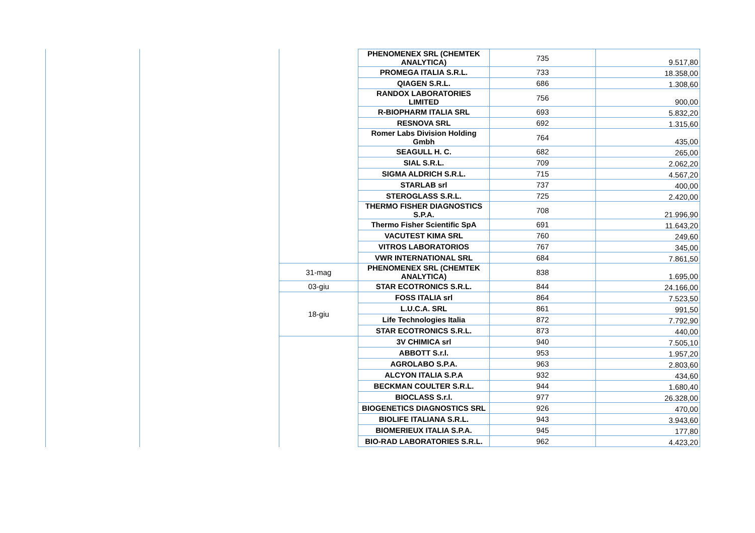| | | | PHENOMENEX SRL (CHEMTEK ANALYTICA) | 735 | 9.517,80 |
| | | | PROMEGA ITALIA S.R.L. | 733 | 18.358,00 |
| | | | QIAGEN S.R.L. | 686 | 1.308,60 |
| | | | RANDOX LABORATORIES LIMITED | 756 | 900,00 |
| | | | R-BIOPHARM ITALIA SRL | 693 | 5.832,20 |
| | | | RESNOVA SRL | 692 | 1.315,60 |
| | | | Romer Labs Division Holding Gmbh | 764 | 435,00 |
| | | | SEAGULL H. C. | 682 | 265,00 |
| | | | SIAL S.R.L. | 709 | 2.062,20 |
| | | | SIGMA ALDRICH S.R.L. | 715 | 4.567,20 |
| | | | STARLAB srl | 737 | 400,00 |
| | | | STEROGLASS S.R.L. | 725 | 2.420,00 |
| | | | THERMO FISHER DIAGNOSTICS S.P.A. | 708 | 21.996,90 |
| | | | Thermo Fisher Scientific SpA | 691 | 11.643,20 |
| | | | VACUTEST KIMA SRL | 760 | 249,60 |
| | | | VITROS LABORATORIOS | 767 | 345,00 |
| | | | VWR INTERNATIONAL SRL | 684 | 7.861,50 |
| | | 31-mag | PHENOMENEX SRL (CHEMTEK ANALYTICA) | 838 | 1.695,00 |
| | | 03-giu | STAR ECOTRONICS S.R.L. | 844 | 24.166,00 |
| | | 18-giu | FOSS ITALIA srl | 864 | 7.523,50 |
| | | | L.U.C.A. SRL | 861 | 991,50 |
| | | | Life Technologies Italia | 872 | 7.792,90 |
| | | | STAR ECOTRONICS S.R.L. | 873 | 440,00 |
| | | | 3V CHIMICA srl | 940 | 7.505,10 |
| | | | ABBOTT S.r.l. | 953 | 1.957,20 |
| | | | AGROLABO S.P.A. | 963 | 2.803,60 |
| | | | ALCYON ITALIA S.P.A | 932 | 434,60 |
| | | | BECKMAN COULTER S.R.L. | 944 | 1.680,40 |
| | | | BIOCLASS S.r.l. | 977 | 26.328,00 |
| | | | BIOGENETICS DIAGNOSTICS SRL | 926 | 470,00 |
| | | | BIOLIFE ITALIANA S.R.L. | 943 | 3.943,60 |
| | | | BIOMERIEUX ITALIA S.P.A. | 945 | 177,80 |
| | | | BIO-RAD LABORATORIES S.R.L. | 962 | 4.423,20 |